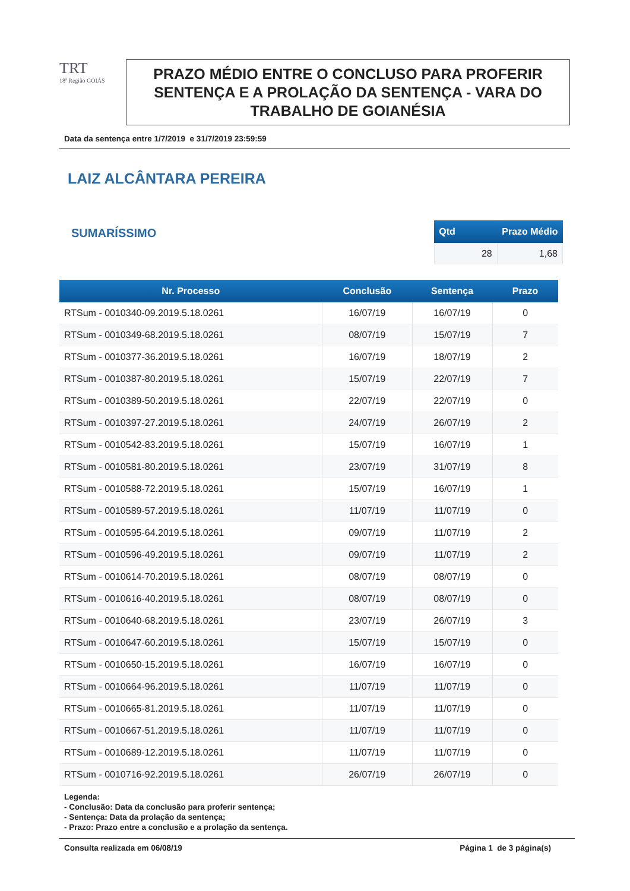TRT
18ª Região GOIÁS
PRAZO MÉDIO ENTRE O CONCLUSO PARA PROFERIR SENTENÇA E A PROLAÇÃO DA SENTENÇA - VARA DO TRABALHO DE GOIANÉSIA
Data da sentença entre 1/7/2019 e 31/7/2019 23:59:59
LAIZ ALCÂNTARA PEREIRA
SUMARÍSSIMO
| Qtd | Prazo Médio |
| --- | --- |
| 28 | 1,68 |
| Nr. Processo | Conclusão | Sentença | Prazo |
| --- | --- | --- | --- |
| RTSum - 0010340-09.2019.5.18.0261 | 16/07/19 | 16/07/19 | 0 |
| RTSum - 0010349-68.2019.5.18.0261 | 08/07/19 | 15/07/19 | 7 |
| RTSum - 0010377-36.2019.5.18.0261 | 16/07/19 | 18/07/19 | 2 |
| RTSum - 0010387-80.2019.5.18.0261 | 15/07/19 | 22/07/19 | 7 |
| RTSum - 0010389-50.2019.5.18.0261 | 22/07/19 | 22/07/19 | 0 |
| RTSum - 0010397-27.2019.5.18.0261 | 24/07/19 | 26/07/19 | 2 |
| RTSum - 0010542-83.2019.5.18.0261 | 15/07/19 | 16/07/19 | 1 |
| RTSum - 0010581-80.2019.5.18.0261 | 23/07/19 | 31/07/19 | 8 |
| RTSum - 0010588-72.2019.5.18.0261 | 15/07/19 | 16/07/19 | 1 |
| RTSum - 0010589-57.2019.5.18.0261 | 11/07/19 | 11/07/19 | 0 |
| RTSum - 0010595-64.2019.5.18.0261 | 09/07/19 | 11/07/19 | 2 |
| RTSum - 0010596-49.2019.5.18.0261 | 09/07/19 | 11/07/19 | 2 |
| RTSum - 0010614-70.2019.5.18.0261 | 08/07/19 | 08/07/19 | 0 |
| RTSum - 0010616-40.2019.5.18.0261 | 08/07/19 | 08/07/19 | 0 |
| RTSum - 0010640-68.2019.5.18.0261 | 23/07/19 | 26/07/19 | 3 |
| RTSum - 0010647-60.2019.5.18.0261 | 15/07/19 | 15/07/19 | 0 |
| RTSum - 0010650-15.2019.5.18.0261 | 16/07/19 | 16/07/19 | 0 |
| RTSum - 0010664-96.2019.5.18.0261 | 11/07/19 | 11/07/19 | 0 |
| RTSum - 0010665-81.2019.5.18.0261 | 11/07/19 | 11/07/19 | 0 |
| RTSum - 0010667-51.2019.5.18.0261 | 11/07/19 | 11/07/19 | 0 |
| RTSum - 0010689-12.2019.5.18.0261 | 11/07/19 | 11/07/19 | 0 |
| RTSum - 0010716-92.2019.5.18.0261 | 26/07/19 | 26/07/19 | 0 |
Legenda:
- Conclusão: Data da conclusão para proferir sentença;
- Sentença: Data da prolação da sentença;
- Prazo: Prazo entre a conclusão e a prolação da sentença.
Consulta realizada em 06/08/19 Página 1 de 3 página(s)